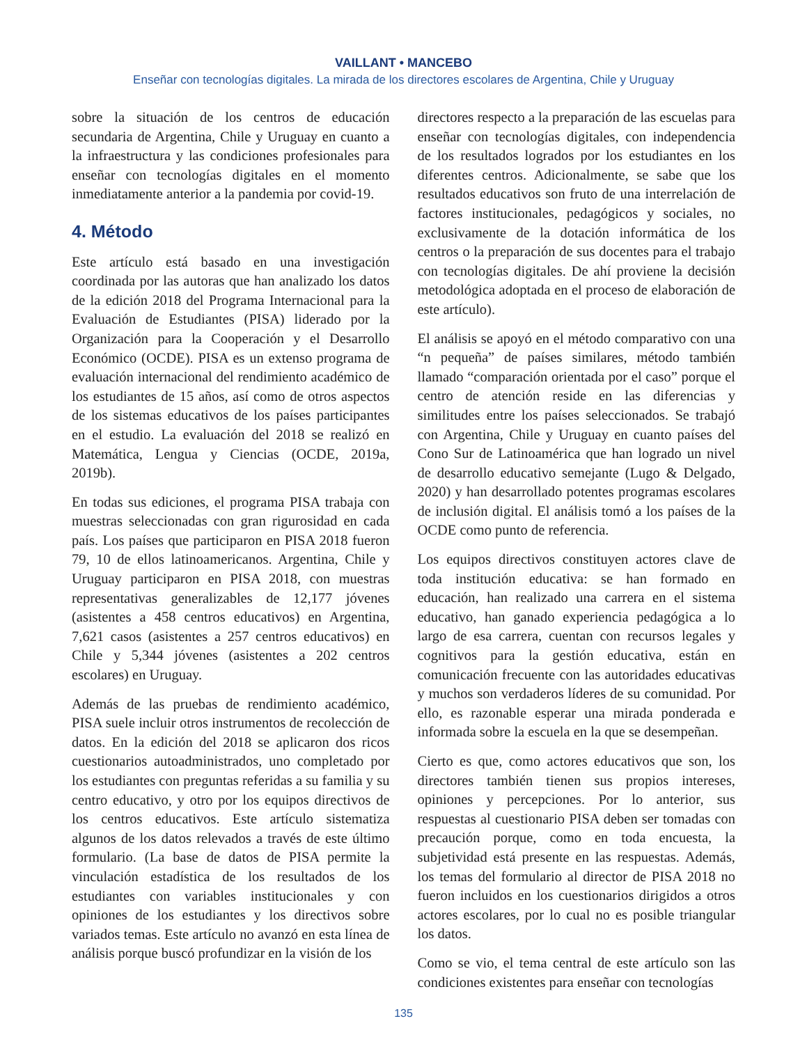VAILLANT • MANCEBO
Enseñar con tecnologías digitales. La mirada de los directores escolares de Argentina, Chile y Uruguay
sobre la situación de los centros de educación secundaria de Argentina, Chile y Uruguay en cuanto a la infraestructura y las condiciones profesionales para enseñar con tecnologías digitales en el momento inmediatamente anterior a la pandemia por covid-19.
4. Método
Este artículo está basado en una investigación coordinada por las autoras que han analizado los datos de la edición 2018 del Programa Internacional para la Evaluación de Estudiantes (PISA) liderado por la Organización para la Cooperación y el Desarrollo Económico (OCDE). PISA es un extenso programa de evaluación internacional del rendimiento académico de los estudiantes de 15 años, así como de otros aspectos de los sistemas educativos de los países participantes en el estudio. La evaluación del 2018 se realizó en Matemática, Lengua y Ciencias (OCDE, 2019a, 2019b).
En todas sus ediciones, el programa PISA trabaja con muestras seleccionadas con gran rigurosidad en cada país. Los países que participaron en PISA 2018 fueron 79, 10 de ellos latinoamericanos. Argentina, Chile y Uruguay participaron en PISA 2018, con muestras representativas generalizables de 12,177 jóvenes (asistentes a 458 centros educativos) en Argentina, 7,621 casos (asistentes a 257 centros educativos) en Chile y 5,344 jóvenes (asistentes a 202 centros escolares) en Uruguay.
Además de las pruebas de rendimiento académico, PISA suele incluir otros instrumentos de recolección de datos. En la edición del 2018 se aplicaron dos ricos cuestionarios autoadministrados, uno completado por los estudiantes con preguntas referidas a su familia y su centro educativo, y otro por los equipos directivos de los centros educativos. Este artículo sistematiza algunos de los datos relevados a través de este último formulario. (La base de datos de PISA permite la vinculación estadística de los resultados de los estudiantes con variables institucionales y con opiniones de los estudiantes y los directivos sobre variados temas. Este artículo no avanzó en esta línea de análisis porque buscó profundizar en la visión de los
directores respecto a la preparación de las escuelas para enseñar con tecnologías digitales, con independencia de los resultados logrados por los estudiantes en los diferentes centros. Adicionalmente, se sabe que los resultados educativos son fruto de una interrelación de factores institucionales, pedagógicos y sociales, no exclusivamente de la dotación informática de los centros o la preparación de sus docentes para el trabajo con tecnologías digitales. De ahí proviene la decisión metodológica adoptada en el proceso de elaboración de este artículo).
El análisis se apoyó en el método comparativo con una “n pequeña” de países similares, método también llamado “comparación orientada por el caso” porque el centro de atención reside en las diferencias y similitudes entre los países seleccionados. Se trabajó con Argentina, Chile y Uruguay en cuanto países del Cono Sur de Latinoamérica que han logrado un nivel de desarrollo educativo semejante (Lugo & Delgado, 2020) y han desarrollado potentes programas escolares de inclusión digital. El análisis tomó a los países de la OCDE como punto de referencia.
Los equipos directivos constituyen actores clave de toda institución educativa: se han formado en educación, han realizado una carrera en el sistema educativo, han ganado experiencia pedagógica a lo largo de esa carrera, cuentan con recursos legales y cognitivos para la gestión educativa, están en comunicación frecuente con las autoridades educativas y muchos son verdaderos líderes de su comunidad. Por ello, es razonable esperar una mirada ponderada e informada sobre la escuela en la que se desempeñan.
Cierto es que, como actores educativos que son, los directores también tienen sus propios intereses, opiniones y percepciones. Por lo anterior, sus respuestas al cuestionario PISA deben ser tomadas con precaución porque, como en toda encuesta, la subjetividad está presente en las respuestas. Además, los temas del formulario al director de PISA 2018 no fueron incluidos en los cuestionarios dirigidos a otros actores escolares, por lo cual no es posible triangular los datos.
Como se vio, el tema central de este artículo son las condiciones existentes para enseñar con tecnologías
135